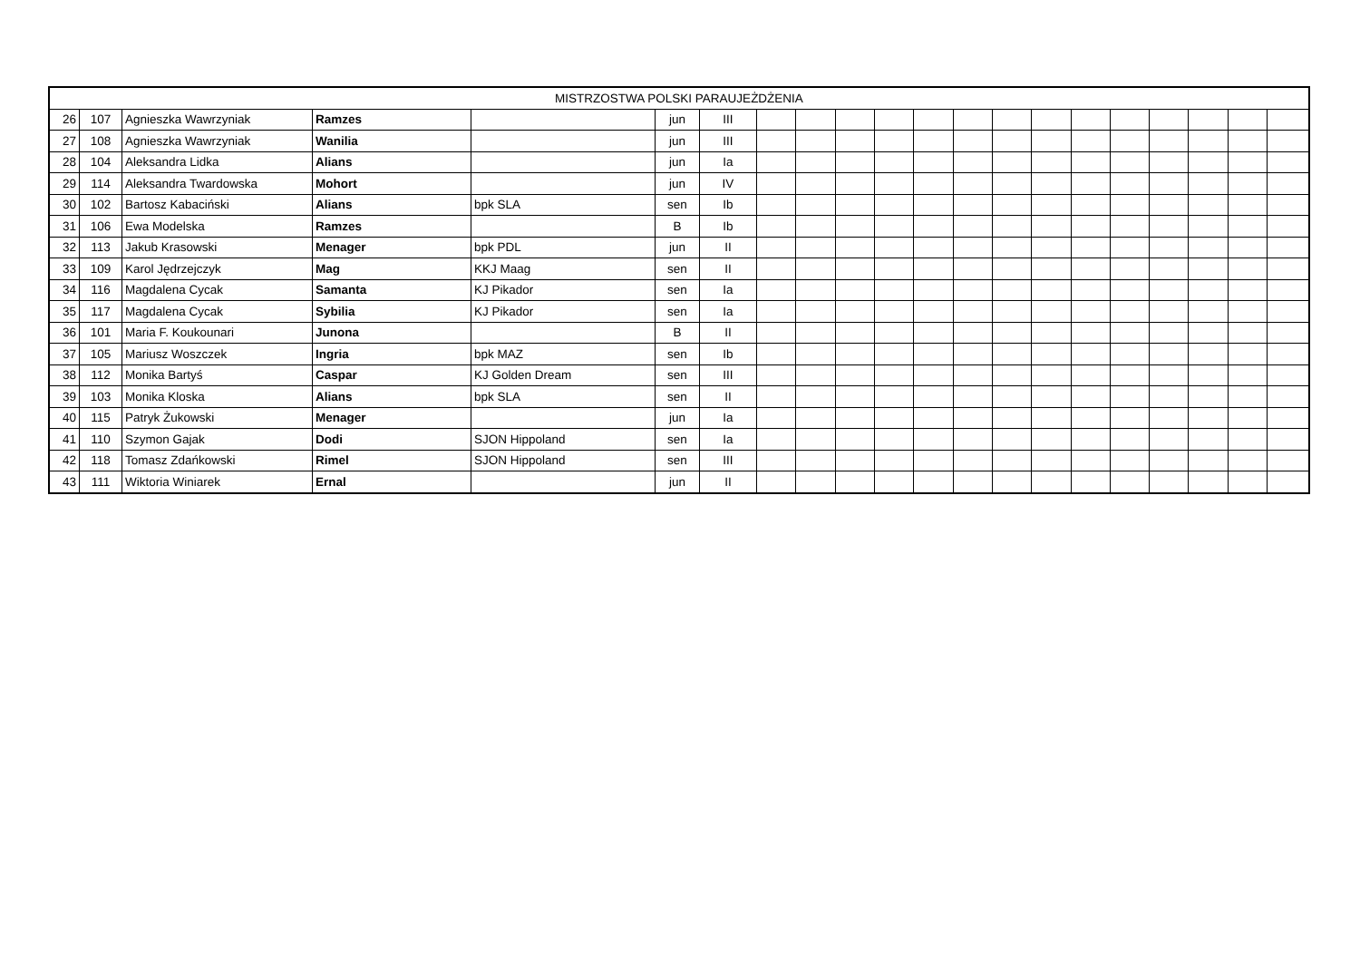| MISTRZOSTWA POLSKI PARAUJEŻDŻENIA | | | | | | | | | | | | | | | | | | | | |
| --- | --- | --- | --- | --- | --- | --- | --- | --- | --- | --- | --- | --- | --- | --- | --- | --- | --- | --- | --- | --- |
| 26 | 107 | Agnieszka Wawrzyniak | Ramzes | | jun | III | | | | | | | | | | | | | | |
| 27 | 108 | Agnieszka Wawrzyniak | Wanilia | | jun | III | | | | | | | | | | | | | | |
| 28 | 104 | Aleksandra Lidka | Alians | | jun | Ia | | | | | | | | | | | | | | |
| 29 | 114 | Aleksandra Twardowska | Mohort | | jun | IV | | | | | | | | | | | | | | |
| 30 | 102 | Bartosz Kabaciński | Alians | bpk SLA | sen | Ib | | | | | | | | | | | | | | |
| 31 | 106 | Ewa Modelska | Ramzes | | B | Ib | | | | | | | | | | | | | | |
| 32 | 113 | Jakub Krasowski | Menager | bpk PDL | jun | II | | | | | | | | | | | | | | |
| 33 | 109 | Karol Jędrzejczyk | Mag | KKJ Maag | sen | II | | | | | | | | | | | | | | |
| 34 | 116 | Magdalena Cycak | Samanta | KJ Pikador | sen | Ia | | | | | | | | | | | | | | |
| 35 | 117 | Magdalena Cycak | Sybilia | KJ Pikador | sen | Ia | | | | | | | | | | | | | | |
| 36 | 101 | Maria F. Koukounari | Junona | | B | II | | | | | | | | | | | | | | |
| 37 | 105 | Mariusz Woszczek | Ingria | bpk MAZ | sen | Ib | | | | | | | | | | | | | | |
| 38 | 112 | Monika Bartyś | Caspar | KJ Golden Dream | sen | III | | | | | | | | | | | | | | |
| 39 | 103 | Monika Kloska | Alians | bpk SLA | sen | II | | | | | | | | | | | | | | |
| 40 | 115 | Patryk Żukowski | Menager | | jun | Ia | | | | | | | | | | | | | | |
| 41 | 110 | Szymon Gajak | Dodi | SJON Hippoland | sen | Ia | | | | | | | | | | | | | | |
| 42 | 118 | Tomasz Zdańkowski | Rimel | SJON Hippoland | sen | III | | | | | | | | | | | | | | |
| 43 | 111 | Wiktoria Winiarek | Ernal | | jun | II | | | | | | | | | | | | | | |